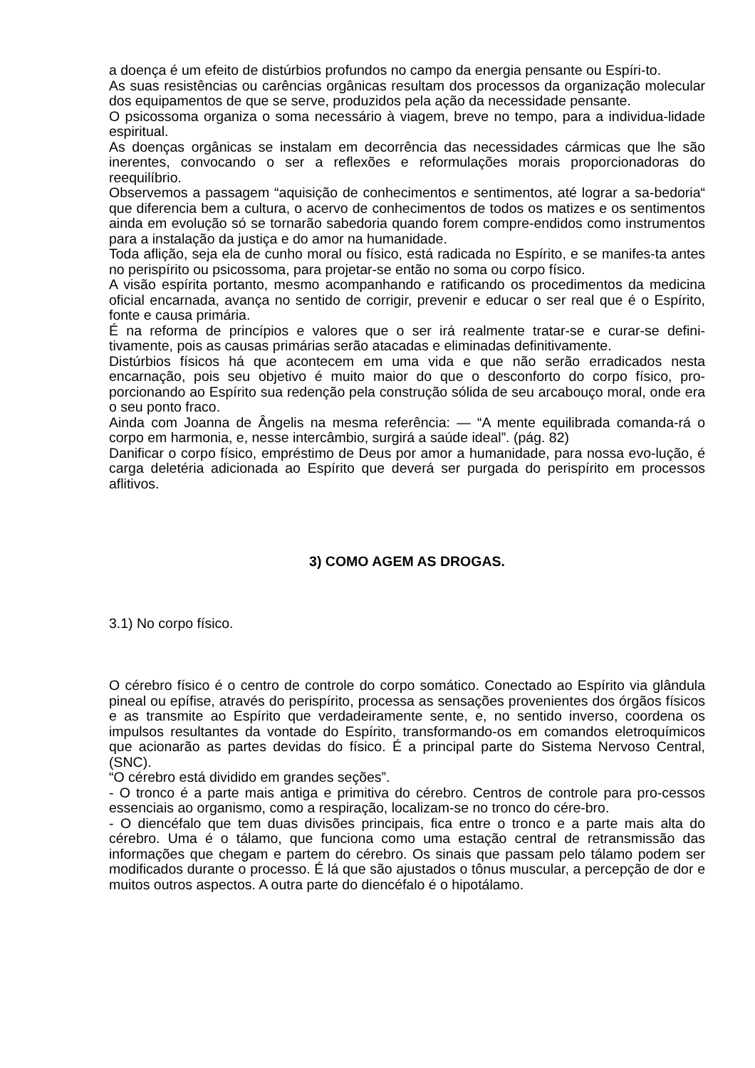a doença é um efeito de distúrbios profundos no campo da energia pensante ou Espíri-to.
As suas resistências ou carências orgânicas resultam dos processos da organização molecular dos equipamentos de que se serve, produzidos pela ação da necessidade pensante.
O psicossoma organiza o soma necessário à viagem, breve no tempo, para a individua-lidade espiritual.
As doenças orgânicas se instalam em decorrência das necessidades cármicas que lhe são inerentes, convocando o ser a reflexões e reformulações morais proporcionadoras do reequilíbrio.
Observemos a passagem “aquisição de conhecimentos e sentimentos, até lograr a sa-bedoria“ que diferencia bem a cultura, o acervo de conhecimentos de todos os matizes e os sentimentos ainda em evolução só se tornarão sabedoria quando forem compre-endidos como instrumentos para a instalação da justiça e do amor na humanidade.
Toda aflição, seja ela de cunho moral ou físico, está radicada no Espírito, e se manifes-ta antes no perispírito ou psicossoma, para projetar-se então no soma ou corpo físico.
A visão espírita portanto, mesmo acompanhando e ratificando os procedimentos da medicina oficial encarnada, avança no sentido de corrigir, prevenir e educar o ser real que é o Espírito, fonte e causa primária.
É na reforma de princípios e valores que o ser irá realmente tratar-se e curar-se defini-tivamente, pois as causas primárias serão atacadas e eliminadas definitivamente.
Distúrbios físicos há que acontecem em uma vida e que não serão erradicados nesta encarnação, pois seu objetivo é muito maior do que o desconforto do corpo físico, pro-porcionando ao Espírito sua redenção pela construção sólida de seu arcabouço moral, onde era o seu ponto fraco.
Ainda com Joanna de Ângelis na mesma referência: — “A mente equilibrada comanda-rá o corpo em harmonia, e, nesse intercâmbio, surgirá a saúde ideal”. (pág. 82)
Danificar o corpo físico, empréstimo de Deus por amor a humanidade, para nossa evo-lução, é carga deletéria adicionada ao Espírito que deverá ser purgada do perispírito em processos aflitivos.
3) COMO AGEM AS DROGAS.
3.1) No corpo físico.
O cérebro físico é o centro de controle do corpo somático. Conectado ao Espírito via glândula pineal ou epífise, através do perispírito, processa as sensações provenientes dos órgãos físicos e as transmite ao Espírito que verdadeiramente sente, e, no sentido inverso, coordena os impulsos resultantes da vontade do Espírito, transformando-os em comandos eletroquímicos que acionarão as partes devidas do físico. É a principal parte do Sistema Nervoso Central, (SNC).
“O cérebro está dividido em grandes seções”.
- O tronco é a parte mais antiga e primitiva do cérebro. Centros de controle para pro-cessos essenciais ao organismo, como a respiração, localizam-se no tronco do cére-bro.
- O diencéfalo que tem duas divisões principais, fica entre o tronco e a parte mais alta do cérebro. Uma é o tálamo, que funciona como uma estação central de retransmissão das informações que chegam e partem do cérebro. Os sinais que passam pelo tálamo podem ser modificados durante o processo. É lá que são ajustados o tônus muscular, a percepção de dor e muitos outros aspectos. A outra parte do diencéfalo é o hipotálamo.